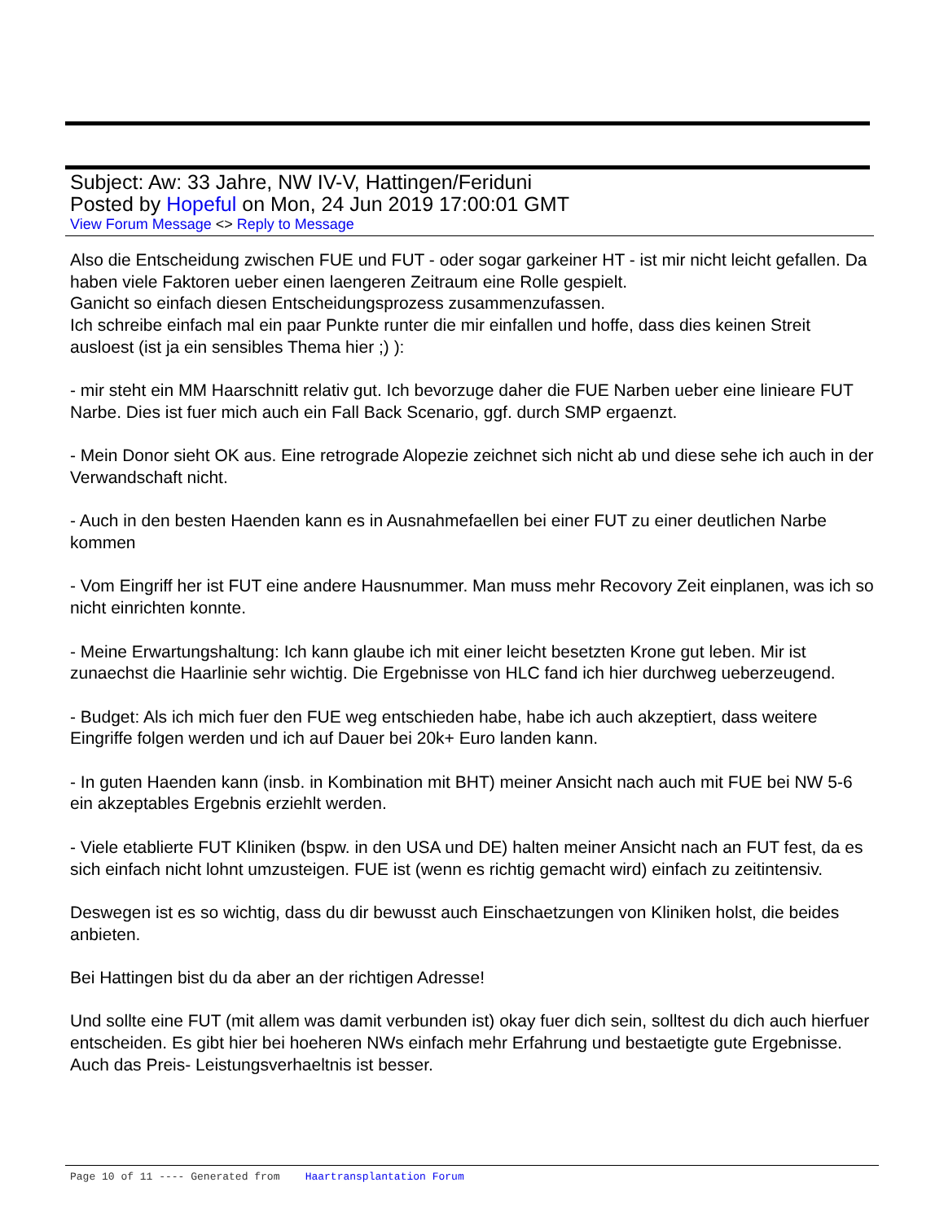Subject: Aw: 33 Jahre, NW IV-V, Hattingen/Feriduni
Posted by Hopeful on Mon, 24 Jun 2019 17:00:01 GMT
View Forum Message <> Reply to Message
Also die Entscheidung zwischen FUE und FUT - oder sogar garkeiner HT - ist mir nicht leicht gefallen. Da haben viele Faktoren ueber einen laengeren Zeitraum eine Rolle gespielt.
Ganicht so einfach diesen Entscheidungsprozess zusammenzufassen.
Ich schreibe einfach mal ein paar Punkte runter die mir einfallen und hoffe, dass dies keinen Streit ausloest (ist ja ein sensibles Thema hier ;) ):
- mir steht ein MM Haarschnitt relativ gut. Ich bevorzuge daher die FUE Narben ueber eine linieare FUT Narbe. Dies ist fuer mich auch ein Fall Back Scenario, ggf. durch SMP ergaenzt.
- Mein Donor sieht OK aus. Eine retrograde Alopezie zeichnet sich nicht ab und diese sehe ich auch in der Verwandschaft nicht.
- Auch in den besten Haenden kann es in Ausnahmefaellen bei einer FUT zu einer deutlichen Narbe kommen
- Vom Eingriff her ist FUT eine andere Hausnummer. Man muss mehr Recovory Zeit einplanen, was ich so nicht einrichten konnte.
- Meine Erwartungshaltung: Ich kann glaube ich mit einer leicht besetzten Krone gut leben. Mir ist zunaechst die Haarlinie sehr wichtig. Die Ergebnisse von HLC fand ich hier durchweg ueberzeugend.
- Budget: Als ich mich fuer den FUE weg entschieden habe, habe ich auch akzeptiert, dass weitere Eingriffe folgen werden und ich auf Dauer bei 20k+ Euro landen kann.
- In guten Haenden kann (insb. in Kombination mit BHT) meiner Ansicht nach auch mit FUE bei NW 5-6 ein akzeptables Ergebnis erziehlt werden.
- Viele etablierte FUT Kliniken (bspw. in den USA und DE) halten meiner Ansicht nach an FUT fest, da es sich einfach nicht lohnt umzusteigen. FUE ist (wenn es richtig gemacht wird) einfach zu zeitintensiv.
Deswegen ist es so wichtig, dass du dir bewusst auch Einschaetzungen von Kliniken holst, die beides anbieten.
Bei Hattingen bist du da aber an der richtigen Adresse!
Und sollte eine FUT (mit allem was damit verbunden ist) okay fuer dich sein, solltest du dich auch hierfuer entscheiden. Es gibt hier bei hoeheren NWs einfach mehr Erfahrung und bestaetigte gute Ergebnisse. Auch das Preis- Leistungsverhaeltnis ist besser.
Page 10 of 11 ---- Generated from Haartransplantation Forum